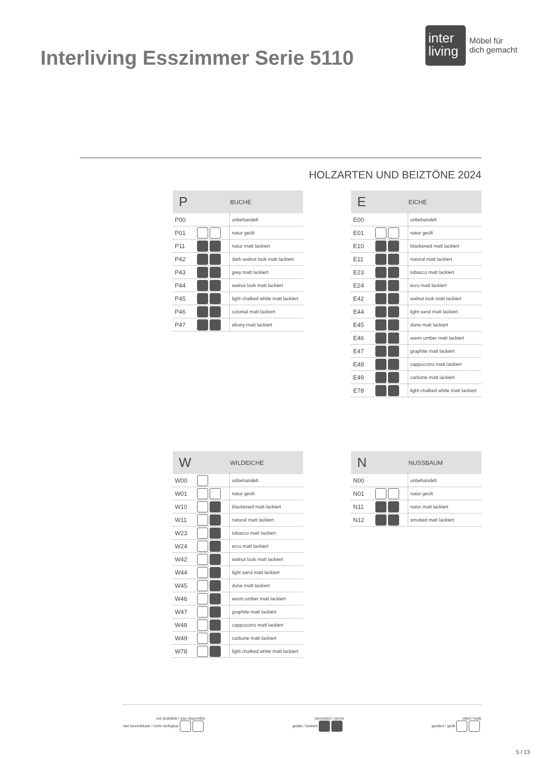Interliving Esszimmer Serie 5110
inter
living
Möbel für
dich gemacht
HOLZARTEN UND BEIZTÖNE 2024
| P | | BUCHE |
| --- | --- | --- |
| P00 | | unbehandelt |
| P01 | | natur geölt |
| P11 | | natur matt lackiert |
| P42 | | dark walnut look matt lackiert |
| P43 | | grey matt lackiert |
| P44 | | walnut look matt lackiert |
| P45 | | light chalked white matt lackiert |
| P46 | | colonial matt lackiert |
| P47 | | ebony matt lackiert |
| E | | EICHE |
| --- | --- | --- |
| E00 | | unbehandelt |
| E01 | | natur geölt |
| E10 | | blackened matt lackiert |
| E11 | | natural matt lackiert |
| E23 | | tobacco matt lackiert |
| E24 | | ecru matt lackiert |
| E42 | | walnut look matt lackiert |
| E44 | | light sand matt lackiert |
| E45 | | dune matt lackiert |
| E46 | | warm umber matt lackiert |
| E47 | | graphite matt lackiert |
| E48 | | cappuccino matt lackiert |
| E49 | | carbone matt lackiert |
| E78 | | light chalked white matt lackiert |
| W | | WILDEICHE |
| --- | --- | --- |
| W00 | | unbehandelt |
| W01 | | natur geölt |
| W10 | | blackened matt lackiert |
| W11 | | natural matt lackiert |
| W23 | | tobacco matt lackiert |
| W24 | | ecru matt lackiert |
| W42 | | walnut look matt lackiert |
| W44 | | light sand matt lackiert |
| W45 | | dune matt lackiert |
| W46 | | warm umber matt lackiert |
| W47 | | graphite matt lackiert |
| W48 | | cappuccino matt lackiert |
| W49 | | carbone matt lackiert |
| W78 | | light chalked white matt lackiert |
| N | | NUSSBAUM |
| --- | --- | --- |
| N00 | | unbehandelt |
| N01 | | natur geölt |
| N11 | | natur matt lackiert |
| N12 | | smoked matt lackiert |
not available / pas disponible
niet beschikbaar / nicht verfügbar
varnished / vernis
gelakt / lackiert
oiled / huilé
geolied / geölt
5 / 13